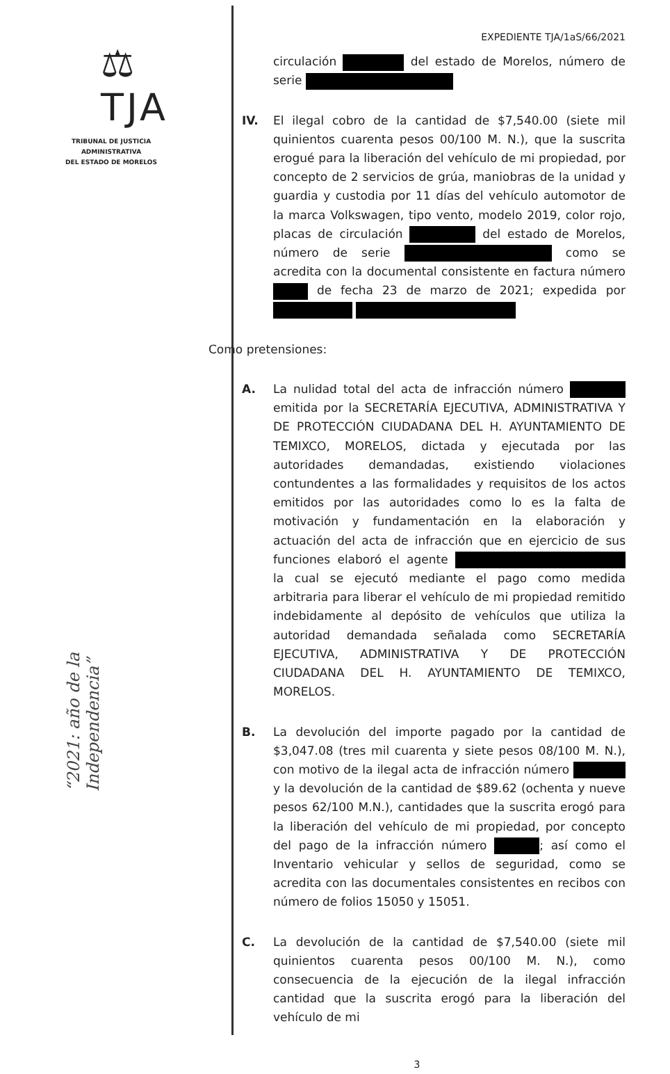⚖ TJA
TRIBUNAL DE JUSTICIA ADMINISTRATIVA
DEL ESTADO DE MORELOS
“2021: año de la Independencia”
EXPEDIENTE TJA/1aS/66/2021
circulación del estado de Morelos, número de serie
IV. El ilegal cobro de la cantidad de $7,540.00 (siete mil quinientos cuarenta pesos 00/100 M. N.), que la suscrita erogué para la liberación del vehículo de mi propiedad, por concepto de 2 servicios de grúa, maniobras de la unidad y guardia y custodia por 11 días del vehículo automotor de la marca Volkswagen, tipo vento, modelo 2019, color rojo, placas de circulación del estado de Morelos, número de serie como se acredita con la documental consistente en factura número de fecha 23 de marzo de 2021; expedida por
Como pretensiones:
A. La nulidad total del acta de infracción número emitida por la SECRETARÍA EJECUTIVA, ADMINISTRATIVA Y DE PROTECCIÓN CIUDADANA DEL H. AYUNTAMIENTO DE TEMIXCO, MORELOS, dictada y ejecutada por las autoridades demandadas, existiendo violaciones contundentes a las formalidades y requisitos de los actos emitidos por las autoridades como lo es la falta de motivación y fundamentación en la elaboración y actuación del acta de infracción que en ejercicio de sus funciones elaboró el agente la cual se ejecutó mediante el pago como medida arbitraria para liberar el vehículo de mi propiedad remitido indebidamente al depósito de vehículos que utiliza la autoridad demandada señalada como SECRETARÍA EJECUTIVA, ADMINISTRATIVA Y DE PROTECCIÓN CIUDADANA DEL H. AYUNTAMIENTO DE TEMIXCO, MORELOS.
B. La devolución del importe pagado por la cantidad de $3,047.08 (tres mil cuarenta y siete pesos 08/100 M. N.), con motivo de la ilegal acta de infracción número y la devolución de la cantidad de $89.62 (ochenta y nueve pesos 62/100 M.N.), cantidades que la suscrita erogó para la liberación del vehículo de mi propiedad, por concepto del pago de la infracción número ; así como el Inventario vehicular y sellos de seguridad, como se acredita con las documentales consistentes en recibos con número de folios 15050 y 15051.
C. La devolución de la cantidad de $7,540.00 (siete mil quinientos cuarenta pesos 00/100 M. N.), como consecuencia de la ejecución de la ilegal infracción cantidad que la suscrita erogó para la liberación del vehículo de mi
3